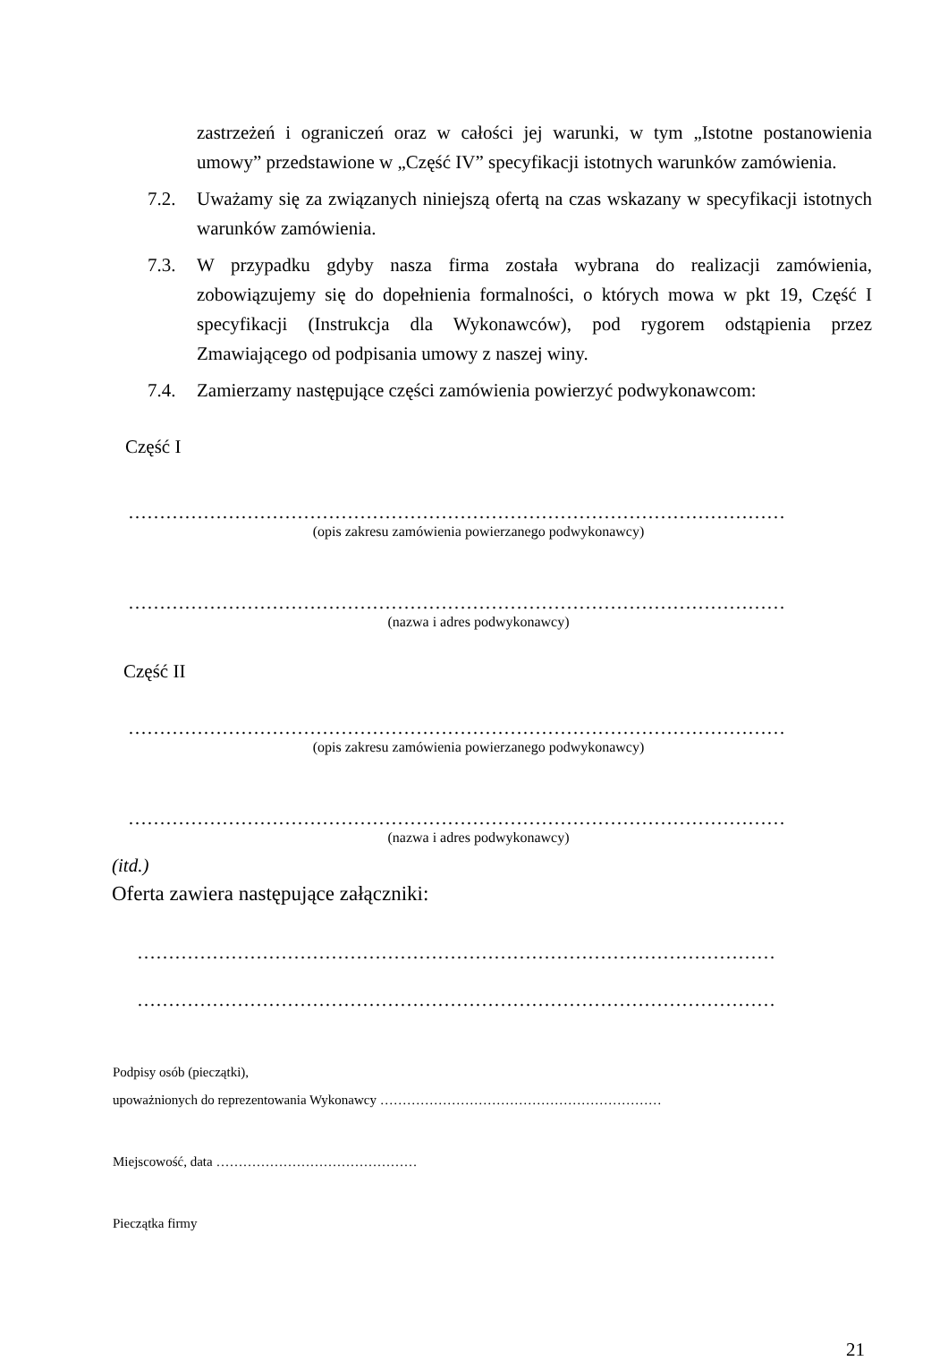zastrzeżeń i ograniczeń oraz w całości jej warunki, w tym „Istotne postanowienia umowy” przedstawione w „Część IV” specyfikacji istotnych warunków zamówienia.
7.2. Uważamy się za związanych niniejszą ofertą na czas wskazany w specyfikacji istotnych warunków zamówienia.
7.3. W przypadku gdyby nasza firma została wybrana do realizacji zamówienia, zobowiązujemy się do dopełnienia formalności, o których mowa w pkt 19, Część I specyfikacji (Instrukcja dla Wykonawców), pod rygorem odstąpienia przez Zmawiającego od podpisania umowy z naszej winy.
7.4. Zamierzamy następujące części zamówienia powierzyć podwykonawcom:
Część I
……………………………………………………………………………………………
(opis zakresu zamówienia powierzanego podwykonawcy)
……………………………………………………………………………………………
(nazwa i adres podwykonawcy)
Część II
……………………………………………………………………………………………
(opis zakresu zamówienia powierzanego podwykonawcy)
……………………………………………………………………………………………
(nazwa i adres podwykonawcy)
(itd.)
Oferta zawiera następujące załączniki:
…………………………………………………………………………………………
…………………………………………………………………………………………
Podpisy osób (pieczątki),
upoważnionych do reprezentowania Wykonawcy ………………………………………………………
Miejscowość, data ………………………………………
Pieczątka firmy
21